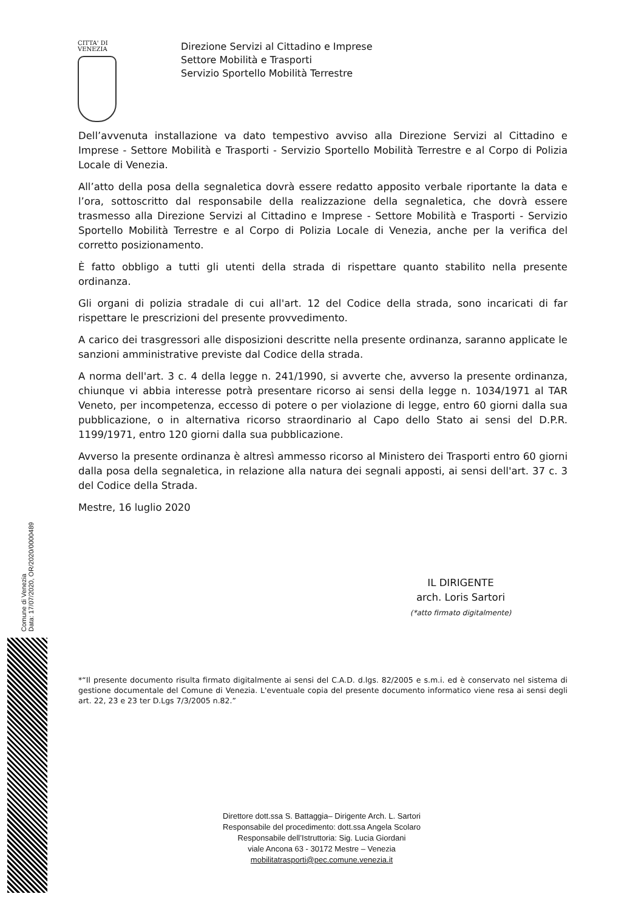CITTA' DI
VENEZIA
Direzione Servizi al Cittadino e Imprese
Settore Mobilità e Trasporti
Servizio Sportello Mobilità Terrestre
Dell’avvenuta installazione va dato tempestivo avviso alla Direzione Servizi al Cittadino e Imprese - Settore Mobilità e Trasporti - Servizio Sportello Mobilità Terrestre e al Corpo di Polizia Locale di Venezia.
All’atto della posa della segnaletica dovrà essere redatto apposito verbale riportante la data e l’ora, sottoscritto dal responsabile della realizzazione della segnaletica, che dovrà essere trasmesso alla Direzione Servizi al Cittadino e Imprese - Settore Mobilità e Trasporti - Servizio Sportello Mobilità Terrestre e al Corpo di Polizia Locale di Venezia, anche per la verifica del corretto posizionamento.
È fatto obbligo a tutti gli utenti della strada di rispettare quanto stabilito nella presente ordinanza.
Gli organi di polizia stradale di cui all'art. 12 del Codice della strada, sono incaricati di far rispettare le prescrizioni del presente provvedimento.
A carico dei trasgressori alle disposizioni descritte nella presente ordinanza, saranno applicate le sanzioni amministrative previste dal Codice della strada.
A norma dell'art. 3 c. 4 della legge n. 241/1990, si avverte che, avverso la presente ordinanza, chiunque vi abbia interesse potrà presentare ricorso ai sensi della legge n. 1034/1971 al TAR Veneto, per incompetenza, eccesso di potere o per violazione di legge, entro 60 giorni dalla sua pubblicazione, o in alternativa ricorso straordinario al Capo dello Stato ai sensi del D.P.R. 1199/1971, entro 120 giorni dalla sua pubblicazione.
Avverso la presente ordinanza è altresì ammesso ricorso al Ministero dei Trasporti entro 60 giorni dalla posa della segnaletica, in relazione alla natura dei segnali apposti, ai sensi dell'art. 37 c. 3 del Codice della Strada.
Mestre, 16 luglio 2020
IL DIRIGENTE
arch. Loris Sartori
(*atto firmato digitalmente)
*“Il presente documento risulta firmato digitalmente ai sensi del C.A.D. d.lgs. 82/2005 e s.m.i. ed è conservato nel sistema di gestione documentale del Comune di Venezia. L'eventuale copia del presente documento informatico viene resa ai sensi degli art. 22, 23 e 23 ter D.Lgs 7/3/2005 n.82.”
Direttore dott.ssa S. Battaggia– Dirigente Arch. L. Sartori
Responsabile del procedimento: dott.ssa Angela Scolaro
Responsabile dell’Istruttoria: Sig. Lucia Giordani
viale Ancona 63 - 30172 Mestre – Venezia
mobilitatrasporti@pec.comune.venezia.it
Comune di Venezia
Data: 17/07/2020, OR/2020/0000489